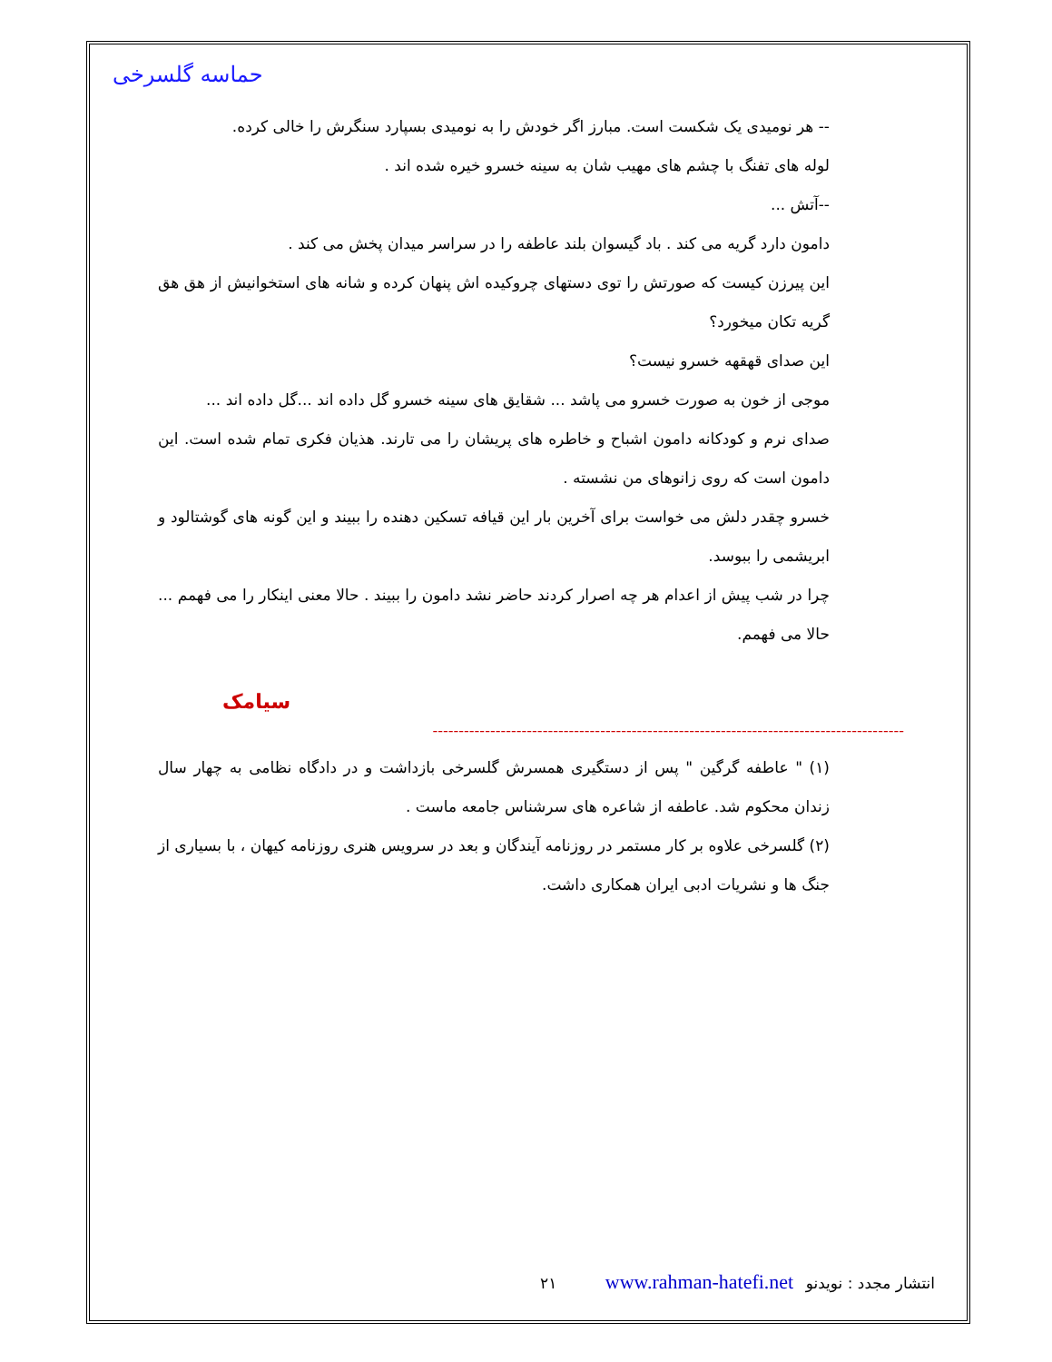حماسه گلسرخی
-- هر نومیدی یک شکست است. مبارز اگر خودش را به نومیدی بسپارد سنگرش را خالی کرده.
لوله های تفنگ با چشم های مهیب شان به سینه خسرو خیره شده اند .
--آتش ...
دامون دارد گریه می کند . باد گیسوان بلند عاطفه را در سراسر میدان پخش می کند .
این پیرزن کیست که صورتش را توی دستهای چروکیده اش پنهان کرده و شانه های استخوانیش از هق هق گریه تکان میخورد؟
این صدای قهقهه خسرو نیست؟
موجی از خون به صورت خسرو می پاشد ... شقایق های سینه خسرو گل داده اند ...گل داده اند ...
صدای نرم و کودکانه دامون اشباح و خاطره های پریشان را می تارند. هذیان فکری تمام شده است. این دامون است که روی زانوهای من نشسته .
خسرو چقدر دلش می خواست برای آخرین بار این قیافه تسکین دهنده را ببیند و این گونه های گوشتالود و ابریشمی را ببوسد.
چرا در شب پیش از اعدام هر چه اصرار کردند حاضر نشد دامون را ببیند . حالا معنی اینکار را می فهمم ... حالا می فهمم.
سیامک
------------------------------------------------------------------------------------------
(١) " عاطفه گرگین " پس از دستگیری همسرش گلسرخی بازداشت و در دادگاه نظامی به چهار سال زندان محکوم شد. عاطفه از شاعره های سرشناس جامعه ماست .
(٢) گلسرخی علاوه بر کار مستمر در روزنامه آیندگان و بعد در سرویس هنری روزنامه کیهان ، با بسیاری از جنگ ها و نشریات ادبی ایران همکاری داشت.
انتشار مجدد : نویدنو www.rahman-hatefi.net ٢١